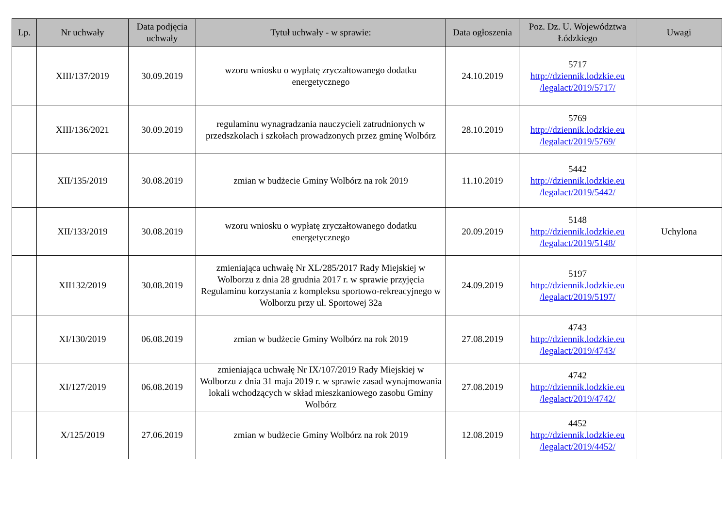| Lp. | Nr uchwały | Data podjęcia uchwały | Tytuł uchwały - w sprawie: | Data ogłoszenia | Poz. Dz. U. Województwa Łódzkiego | Uwagi |
| --- | --- | --- | --- | --- | --- | --- |
| | XIII/137/2019 | 30.09.2019 | wzoru wniosku o wypłatę zryczałtowanego dodatku energetycznego | 24.10.2019 | 5717 http://dziennik.lodzkie.eu /legalact/2019/5717/ | |
| | XIII/136/2021 | 30.09.2019 | regulaminu wynagradzania nauczycieli zatrudnionych w przedszkolach i szkołach prowadzonych przez gminę Wolbórz | 28.10.2019 | 5769 http://dziennik.lodzkie.eu /legalact/2019/5769/ | |
| | XII/135/2019 | 30.08.2019 | zmian w budżecie Gminy Wolbórz na rok 2019 | 11.10.2019 | 5442 http://dziennik.lodzkie.eu /legalact/2019/5442/ | |
| | XII/133/2019 | 30.08.2019 | wzoru wniosku o wypłatę zryczałtowanego dodatku energetycznego | 20.09.2019 | 5148 http://dziennik.lodzkie.eu /legalact/2019/5148/ | Uchylona |
| | XII132/2019 | 30.08.2019 | zmieniająca uchwałę Nr XL/285/2017 Rady Miejskiej w Wolborzu z dnia 28 grudnia 2017 r. w sprawie przyjęcia Regulaminu korzystania z kompleksu sportowo-rekreacyjnego w Wolborzu przy ul. Sportowej 32a | 24.09.2019 | 5197 http://dziennik.lodzkie.eu /legalact/2019/5197/ | |
| | XI/130/2019 | 06.08.2019 | zmian w budżecie Gminy Wolbórz na rok 2019 | 27.08.2019 | 4743 http://dziennik.lodzkie.eu /legalact/2019/4743/ | |
| | XI/127/2019 | 06.08.2019 | zmieniająca uchwałę Nr IX/107/2019 Rady Miejskiej w Wolborzu z dnia 31 maja 2019 r. w sprawie zasad wynajmowania lokali wchodzących w skład mieszkaniowego zasobu Gminy Wolbórz | 27.08.2019 | 4742 http://dziennik.lodzkie.eu /legalact/2019/4742/ | |
| | X/125/2019 | 27.06.2019 | zmian w budżecie Gminy Wolbórz na rok 2019 | 12.08.2019 | 4452 http://dziennik.lodzkie.eu /legalact/2019/4452/ | |